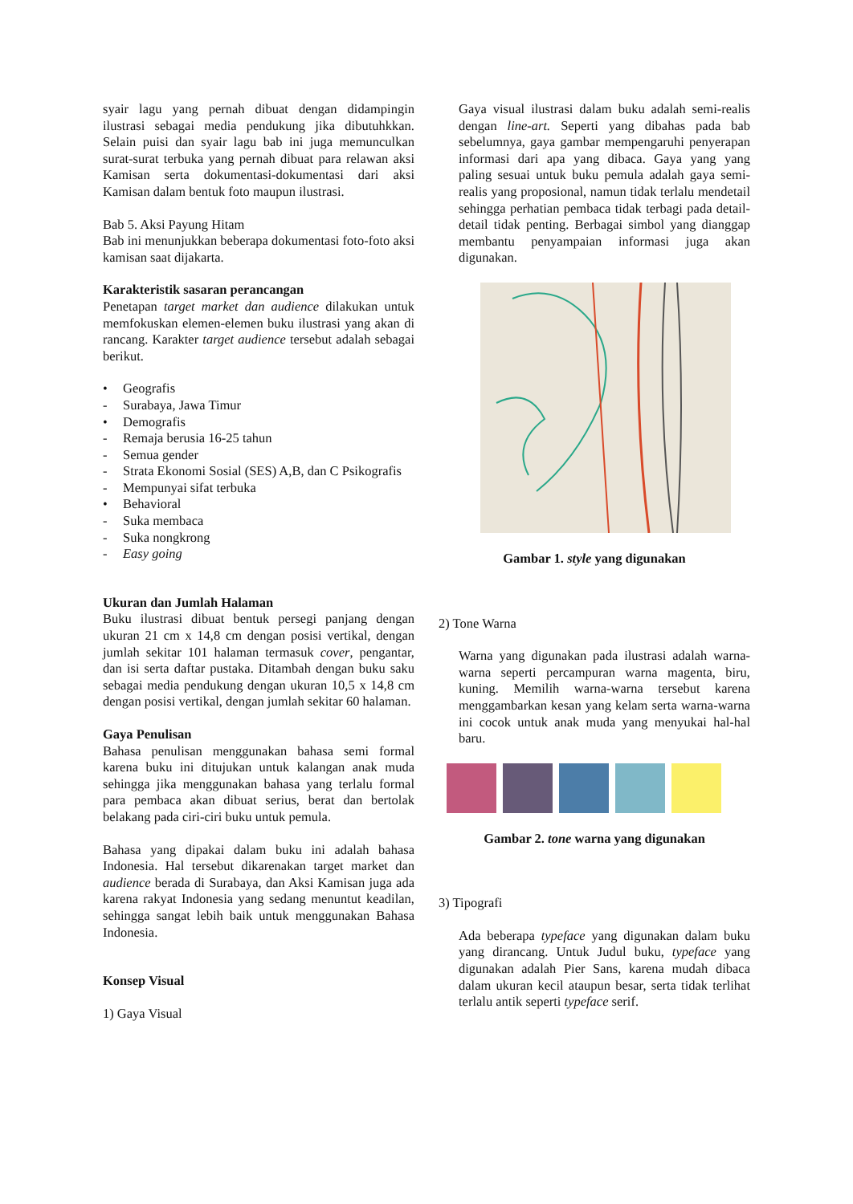syair lagu yang pernah dibuat dengan didampingin ilustrasi sebagai media pendukung jika dibutuhkkan. Selain puisi dan syair lagu bab ini juga memunculkan surat-surat terbuka yang pernah dibuat para relawan aksi Kamisan serta dokumentasi-dokumentasi dari aksi Kamisan dalam bentuk foto maupun ilustrasi.
Bab 5. Aksi Payung Hitam
Bab ini menunjukkan beberapa dokumentasi foto-foto aksi kamisan saat dijakarta.
Karakteristik sasaran perancangan
Penetapan target market dan audience dilakukan untuk memfokuskan elemen-elemen buku ilustrasi yang akan di rancang. Karakter target audience tersebut adalah sebagai berikut.
• Geografis
- Surabaya, Jawa Timur
• Demografis
- Remaja berusia 16-25 tahun
- Semua gender
- Strata Ekonomi Sosial (SES) A,B, dan C Psikografis
- Mempunyai sifat terbuka
• Behavioral
- Suka membaca
- Suka nongkrong
- Easy going
Ukuran dan Jumlah Halaman
Buku ilustrasi dibuat bentuk persegi panjang dengan ukuran 21 cm x 14,8 cm dengan posisi vertikal, dengan jumlah sekitar 101 halaman termasuk cover, pengantar, dan isi serta daftar pustaka. Ditambah dengan buku saku sebagai media pendukung dengan ukuran 10,5 x 14,8 cm dengan posisi vertikal, dengan jumlah sekitar 60 halaman.
Gaya Penulisan
Bahasa penulisan menggunakan bahasa semi formal karena buku ini ditujukan untuk kalangan anak muda sehingga jika menggunakan bahasa yang terlalu formal para pembaca akan dibuat serius, berat dan bertolak belakang pada ciri-ciri buku untuk pemula.
Bahasa yang dipakai dalam buku ini adalah bahasa Indonesia. Hal tersebut dikarenakan target market dan audience berada di Surabaya, dan Aksi Kamisan juga ada karena rakyat Indonesia yang sedang menuntut keadilan, sehingga sangat lebih baik untuk menggunakan Bahasa Indonesia.
Konsep Visual
1) Gaya Visual
Gaya visual ilustrasi dalam buku adalah semi-realis dengan line-art. Seperti yang dibahas pada bab sebelumnya, gaya gambar mempengaruhi penyerapan informasi dari apa yang dibaca. Gaya yang yang paling sesuai untuk buku pemula adalah gaya semi-realis yang proposional, namun tidak terlalu mendetail sehingga perhatian pembaca tidak terbagi pada detail-detail tidak penting. Berbagai simbol yang dianggap membantu penyampaian informasi juga akan digunakan.
Gambar 1. style yang digunakan
2) Tone Warna
Warna yang digunakan pada ilustrasi adalah warna-warna seperti percampuran warna magenta, biru, kuning. Memilih warna-warna tersebut karena menggambarkan kesan yang kelam serta warna-warna ini cocok untuk anak muda yang menyukai hal-hal baru.
Gambar 2. tone warna yang digunakan
3) Tipografi
Ada beberapa typeface yang digunakan dalam buku yang dirancang. Untuk Judul buku, typeface yang digunakan adalah Pier Sans, karena mudah dibaca dalam ukuran kecil ataupun besar, serta tidak terlihat terlalu antik seperti typeface serif.